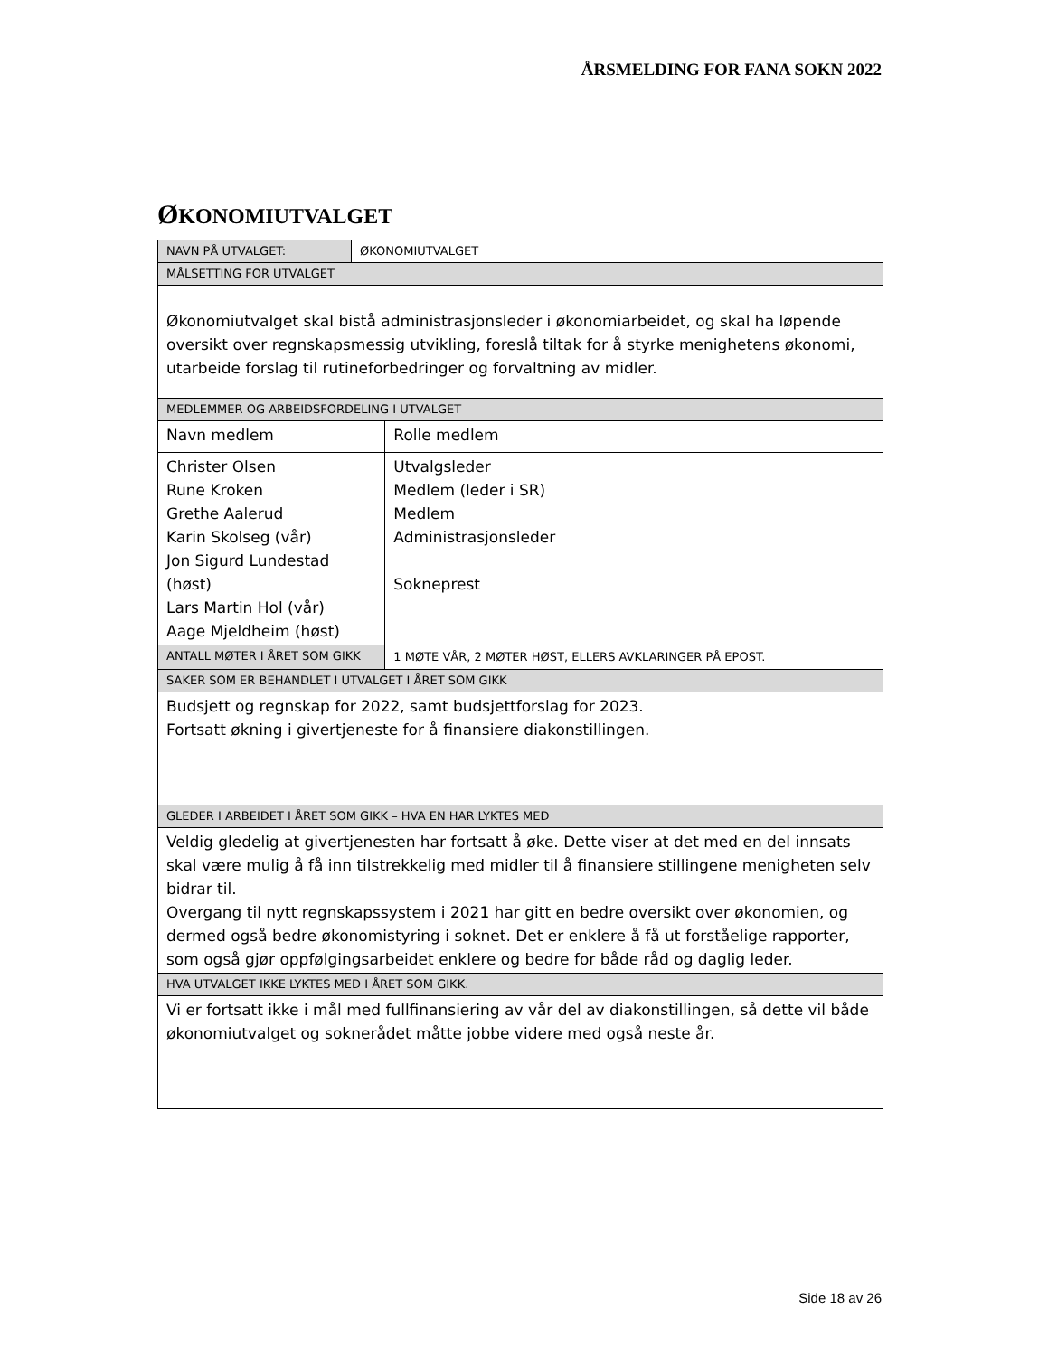ÅRSMELDING FOR FANA SOKN 2022
ØKONOMIUTVALGET
| NAVN PÅ UTVALGET: | ØKONOMIUTVALGET | |
| MÅLSETTING FOR UTVALGET | | |
| Økonomiutvalget skal bistå administrasjonsleder i økonomiarbeidet, og skal ha løpende oversikt over regnskapsmessig utvikling, foreslå tiltak for å styrke menighetens økonomi, utarbeide forslag til rutineforbedringer og forvaltning av midler. | | |
| MEDLEMMER OG ARBEIDSFORDELING I UTVALGET | | |
| Navn medlem | | Rolle medlem |
| Christer Olsen Rune Kroken Grethe Aalerud Karin Skolseg (vår) Jon Sigurd Lundestad (høst) Lars Martin Hol (vår) Aage Mjeldheim (høst) | | Utvalgsleder Medlem (leder i SR) Medlem Administrasjonsleder Sokneprest |
| ANTALL MØTER I ÅRET SOM GIKK | | 1 MØTE VÅR, 2 MØTER HØST, ELLERS AVKLARINGER PÅ EPOST. |
| SAKER SOM ER BEHANDLET I UTVALGET I ÅRET SOM GIKK | | |
| Budsjett og regnskap for 2022, samt budsjettforslag for 2023. Fortsatt økning i givertjeneste for å finansiere diakonstillingen. | | |
| GLEDER I ARBEIDET I ÅRET SOM GIKK – HVA EN HAR LYKTES MED | | |
| Veldig gledelig at givertjenesten har fortsatt å øke. Dette viser at det med en del innsats skal være mulig å få inn tilstrekkelig med midler til å finansiere stillingene menigheten selv bidrar til. Overgang til nytt regnskapssystem i 2021 har gitt en bedre oversikt over økonomien, og dermed også bedre økonomistyring i soknet. Det er enklere å få ut forståelige rapporter, som også gjør oppfølgingsarbeidet enklere og bedre for både råd og daglig leder. | | |
| HVA UTVALGET IKKE LYKTES MED I ÅRET SOM GIKK. | | |
| Vi er fortsatt ikke i mål med fullfinansiering av vår del av diakonstillingen, så dette vil både økonomiutvalget og soknerådet måtte jobbe videre med også neste år. | | |
Side 18 av 26